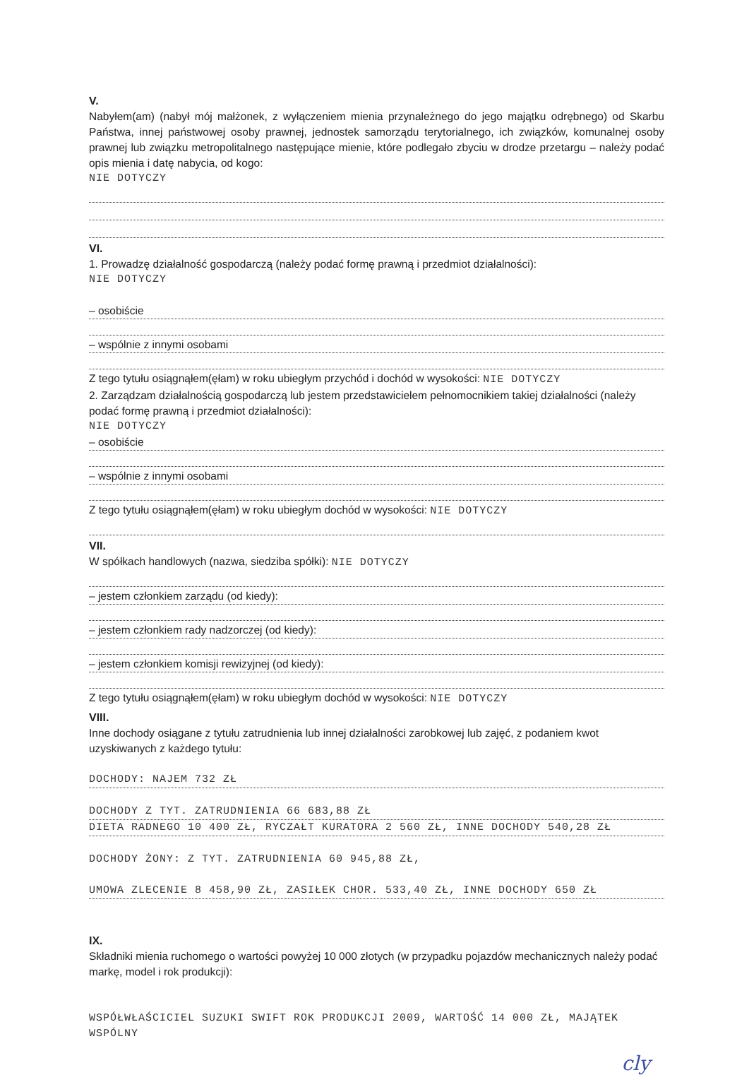V.
Nabyłem(am) (nabył mój małżonek, z wyłączeniem mienia przynależnego do jego majątku odrębnego) od Skarbu Państwa, innej państwowej osoby prawnej, jednostek samorządu terytorialnego, ich związków, komunalnej osoby prawnej lub związku metropolitalnego następujące mienie, które podlegało zbyciu w drodze przetargu – należy podać opis mienia i datę nabycia, od kogo:
NIE DOTYCZY
VI.
1. Prowadzę działalność gospodarczą (należy podać formę prawną i przedmiot działalności):
NIE DOTYCZY
– osobiście
– wspólnie z innymi osobami
Z tego tytułu osiągnąłem(ęłam) w roku ubiegłym przychód i dochód w wysokości: NIE DOTYCZY
2. Zarządzam działalnością gospodarczą lub jestem przedstawicielem pełnomocnikiem takiej działalności (należy podać formę prawną i przedmiot działalności):
NIE DOTYCZY
– osobiście
– wspólnie z innymi osobami
Z tego tytułu osiągnąłem(ęłam) w roku ubiegłym dochód w wysokości: NIE DOTYCZY
VII.
W spółkach handlowych (nazwa, siedziba spółki): NIE DOTYCZY
– jestem członkiem zarządu (od kiedy):
– jestem członkiem rady nadzorczej (od kiedy):
– jestem członkiem komisji rewizyjnej (od kiedy):
Z tego tytułu osiągnąłem(ęłam) w roku ubiegłym dochód w wysokości: NIE DOTYCZY
VIII.
Inne dochody osiągane z tytułu zatrudnienia lub innej działalności zarobkowej lub zajęć, z podaniem kwot uzyskiwanych z każdego tytułu:
DOCHODY: NAJEM 732 ZŁ
DOCHODY Z TYT. ZATRUDNIENIA 66 683,88 ZŁ
DIETA RADNEGO 10 400 ZŁ, RYCZAŁT KURATORA 2 560 ZŁ, INNE DOCHODY 540,28 ZŁ
DOCHODY ŻONY: Z TYT. ZATRUDNIENIA 60 945,88 ZŁ,
UMOWA ZLECENIE 8 458,90 ZŁ, ZASIŁEK CHOR. 533,40 ZŁ, INNE DOCHODY 650 ZŁ
IX.
Składniki mienia ruchomego o wartości powyżej 10 000 złotych (w przypadku pojazdów mechanicznych należy podać markę, model i rok produkcji):
WSPÓŁWŁAŚCICIEL SUZUKI SWIFT ROK PRODUKCJI 2009, WARTOŚĆ 14 000 ZŁ, MAJĄTEK WSPÓLNY
cly